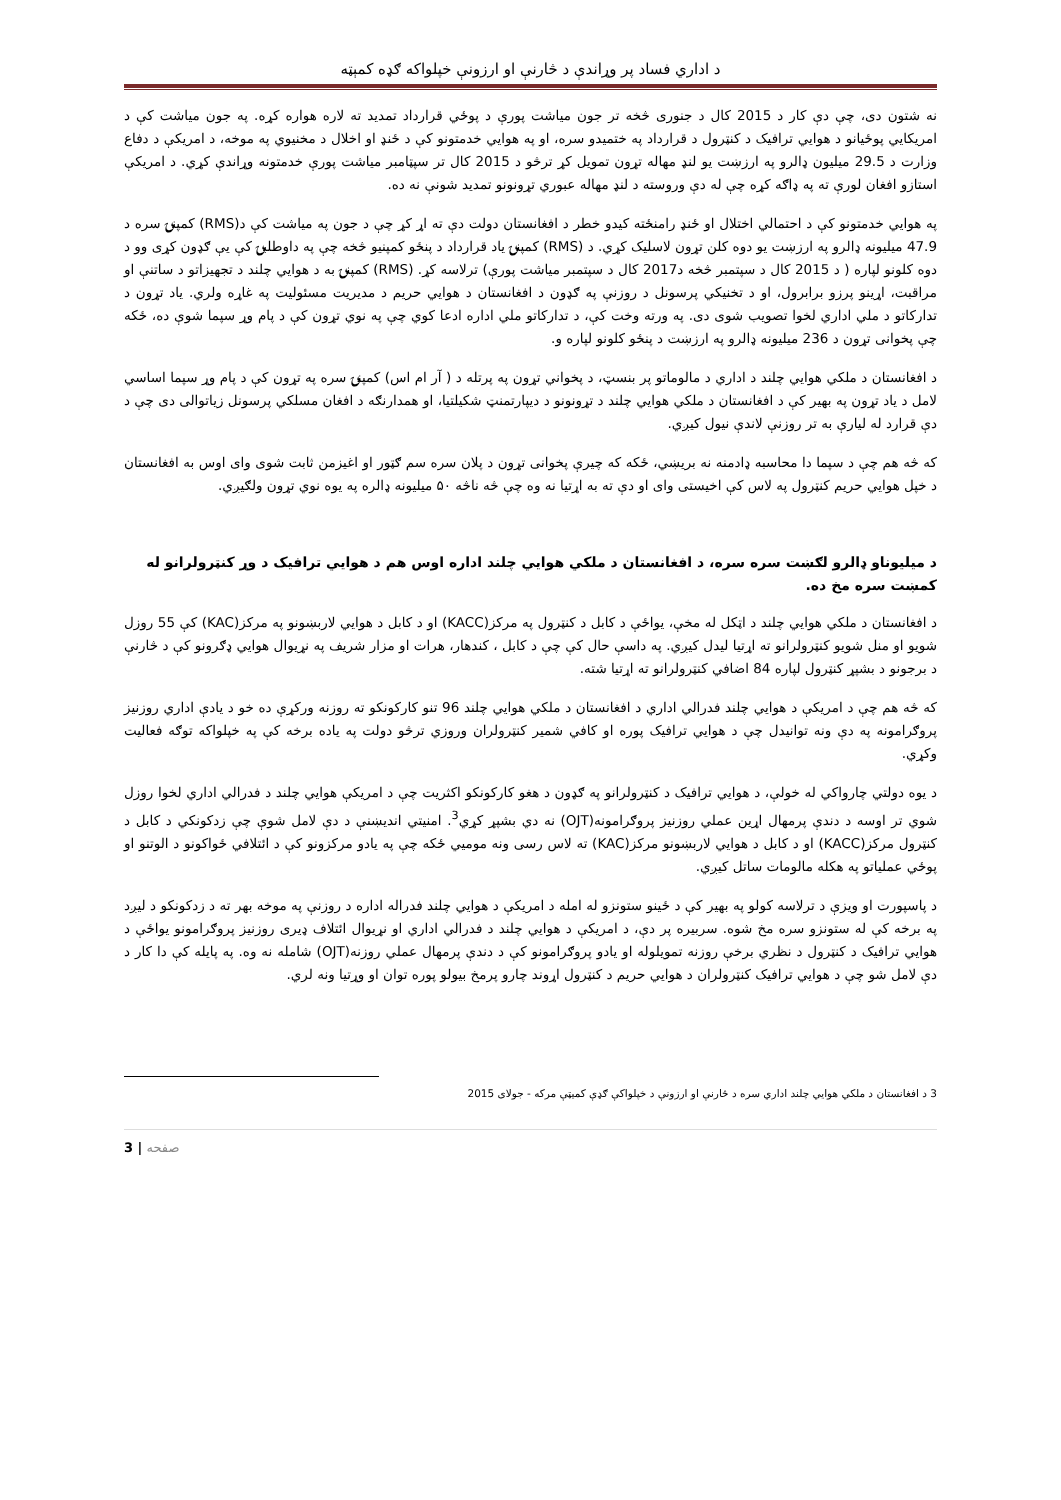د اداري فساد پر وړاندې د څارنې او ارزونې خپلواکه ګډه کمېټه
نه شتون دی، چې دې کار د 2015 کال د جنوری څخه تر جون میاشت پورې د پوځي قرارداد تمدید ته لاره هواره کړه. په جون میاشت کې د امریکايي پوځیانو د هوايي ترافیک د کنټرول د قرارداد په ختمیدو سره، او په هوايي خدمتونو کې د ځنډ او اخلال د مخنیوي په موخه، د امریکې د دفاع وزارت د 29.5 میلیون ډالرو په ارزښت یو لنډ مهاله تړون تمویل کړ ترڅو د 2015 کال تر سپټامبر میاشت پورې خدمتونه وړاندې کړي. د امریکې استازو افغان لورې ته په ډاګه کړه چې له دې وروسته د لنډ مهاله عبوري تړونونو تمدید شونې نه ده.
په هوايي خدمتونو کې د احتمالي اختلال او ځنډ رامنځته کیدو خطر د افغانستان دولت دې ته اړ کړ چې د جون په میاشت کې د(RMS) کمپنۍ سره د 47.9 میلیونه ډالرو په ارزښت یو دوه کلن تړون لاسلیک کړي. د (RMS) کمپنۍ یاد قرارداد د پنځو کمپنیو څخه چې په داوطلبۍ کې یې ګډون کړی وو د دوه کلونو لپاره ( د 2015 کال د سپتمبر څخه د2017 کال د سپتمبر میاشت پورې) ترلاسه کړ. (RMS) کمپنۍ به د هوايي چلند د تجهیزاتو د ساتنې او مراقبت، اړینو پرزو برابرول، او د تخنیکي پرسونل د روزنې په ګډون د افغانستان د هوايي حریم د مدیریت مسئولیت په غاړه ولري. یاد تړون د تدارکاتو د ملي اداري لخوا تصویب شوی دی. په ورته وخت کې، د تدارکاتو ملي اداره ادعا کوي چې په نوي تړون کې د پام وړ سپما شوې ده، ځکه چې پخوانی تړون د 236 میلیونه ډالرو په ارزښت د پنځو کلونو لپاره و.
د افغانستان د ملکي هوايي چلند د اداري د مالوماتو پر بنسټ، د پخواني تړون په پرتله د ( آر ام اس) کمپنۍ سره په تړون کې د پام وړ سپما اساسي لامل د یاد تړون په بهیر کې د افغانستان د ملکي هوايي چلند د تړونونو د دیپارتمنټ شکیلتیا، او همدارنګه د افغان مسلکي پرسونل زیاتوالی دی چې د دې قرارد له لیارې به تر روزنې لاندې نیول کیږي.
که څه هم چې د سپما دا محاسبه ډادمنه نه بریښي، ځکه که چیرې پخوانی تړون د پلان سره سم ګټور او اغیزمن ثابت شوی وای اوس به افغانستان د خپل هوايي حریم کنټرول په لاس کې اخیستی وای او دې ته به اړتیا نه وه چې څه ناڅه ۵۰ میلیونه ډالره په یوه نوي تړون ولګیږي.
د میلیوناو ډالرو لګښت سره سره، د افغانستان د ملکي هوايي چلند اداره اوس هم د هوايي ترافیک د وړ کنټرولرانو له کمښت سره مخ ده.
د افغانستان د ملکي هوايي چلند د اټکل له مخې، یواځې د کابل د کنټرول په مرکز(KACC) او د کابل د هوايي لاربښونو په مرکز(KAC) کې 55 روزل شویو او منل شویو کنټرولرانو ته اړتیا لیدل کیږي. په داسې حال کې چې د کابل ، کندهار، هرات او مزار شریف په نړیوال هوايي ډګرونو کې د څارنې د برجونو د بشپړ کنټرول لپاره 84 اضافي کنټرولرانو ته اړتیا شته.
که څه هم چې د امریکې د هوايي چلند فدرالي اداري د افغانستان د ملکي هوايي چلند 96 تنو کارکونکو ته روزنه ورکړې ده خو د یادې اداري روزنیز پروګرامونه په دې ونه توانیدل چې د هوايي ترافیک پوره او کافي شمیر کنټرولران وروزي ترڅو دولت په یاده برخه کې په خپلواکه توګه فعالیت وکړي.
د یوه دولتي چارواکي له خولې، د هوايي ترافیک د کنټرولرانو په ګډون د هغو کارکونکو اکثریت چې د امریکې هوايي چلند د فدرالي اداري لخوا روزل شوي تر اوسه د دندې پرمهال اړین عملي روزنیز پروګرامونه(OJT) نه دي بشپړ کړي<sup>3</sup>. امنیتي اندیښنې د دې لامل شوې چې زدکونکي د کابل د کنټرول مرکز(KACC) او د کابل د هوايي لاربښونو مرکز(KAC) ته لاس رسی ونه موميي ځکه چې په یادو مرکزونو کې د ائتلافي ځواکونو د الوتنو او پوځي عملیاتو په هکله مالومات ساتل کیږي.
د پاسپورت او ویزې د ترلاسه کولو په بهیر کې د ځینو ستونزو له امله د امریکې د هوايي چلند فدراله اداره د روزنې په موخه بهر ته د زدکونکو د لیږد په برخه کې له ستونزو سره مخ شوه. سربیره پر دې، د امریکې د هوايي چلند د فدرالي اداري او نړیوال ائتلاف ډیری روزنیز پروګرامونو یواځې د هوايي ترافیک د کنټرول د نظري برخې روزنه تمویلوله او یادو پروګرامونو کې د دندې پرمهال عملي روزنه(OJT) شامله نه وه. په پایله کې دا کار د دې لامل شو چې د هوايي ترافیک کنټرولران د هوايي حریم د کنټرول اړوند چارو پرمخ بیولو پوره توان او وړتیا ونه لري.
3 د افغانستان د ملکي هوايي چلند اداري سره د څارنې او ارزونې د خپلواکې ګډې کمیټې مرکه - جولای 2015
3 | صفحه